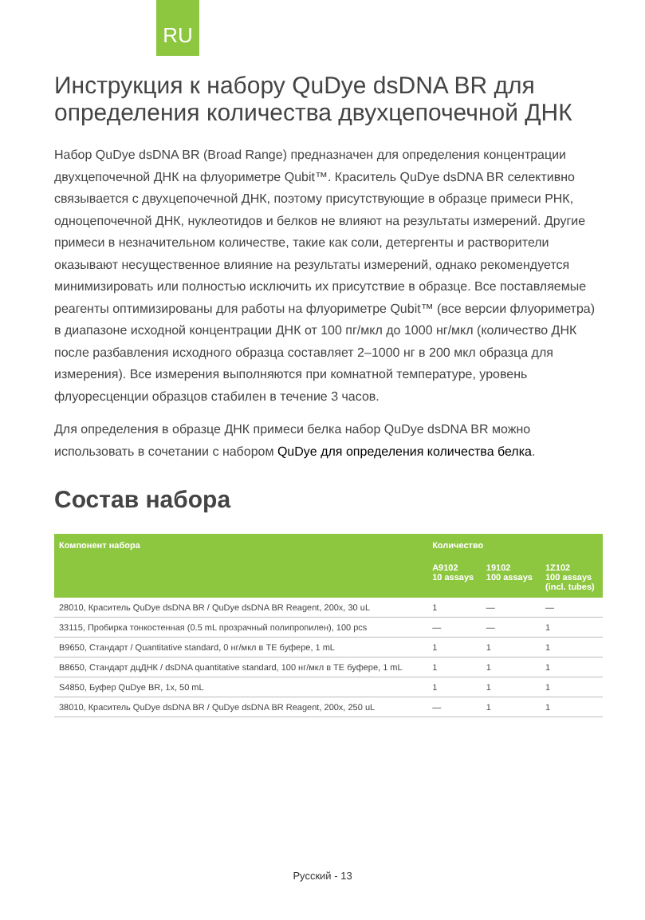RU
Инструкция к набору QuDye dsDNA BR для определения количества двухцепочечной ДНК
Набор QuDye dsDNA BR (Broad Range) предназначен для определения концентрации двухцепочечной ДНК на флуориметре Qubit™. Краситель QuDye dsDNA BR селективно связывается с двухцепочечной ДНК, поэтому присутствующие в образце примеси РНК, одноцепочечной ДНК, нуклеотидов и белков не влияют на результаты измерений. Другие примеси в незначительном количестве, такие как соли, детергенты и растворители оказывают несущественное влияние на результаты измерений, однако рекомендуется минимизировать или полностью исключить их присутствие в образце. Все поставляемые реагенты оптимизированы для работы на флуориметре Qubit™ (все версии флуориметра) в диапазоне исходной концентрации ДНК от 100 пг/мкл до 1000 нг/мкл (количество ДНК после разбавления исходного образца составляет 2–1000 нг в 200 мкл образца для измерения). Все измерения выполняются при комнатной температуре, уровень флуоресценции образцов стабилен в течение 3 часов.
Для определения в образце ДНК примеси белка набор QuDye dsDNA BR можно использовать в сочетании с набором QuDye для определения количества белка.
Состав набора
| Компонент набора | Количество | | |
| --- | --- | --- | --- |
| | A9102 10 assays | 19102 100 assays | 1Z102 100 assays (incl. tubes) |
| 28010, Краситель QuDye dsDNA BR / QuDye dsDNA BR Reagent, 200x, 30 uL | 1 | — | — |
| 33115, Пробирка тонкостенная (0.5 mL прозрачный полипропилен), 100 pcs | — | — | 1 |
| B9650, Стандарт / Quantitative standard, 0 нг/мкл в ТЕ буфере, 1 mL | 1 | 1 | 1 |
| B8650, Стандарт дцДНК / dsDNA quantitative standard, 100 нг/мкл в ТЕ буфере, 1 mL | 1 | 1 | 1 |
| S4850, Буфер QuDye BR, 1x, 50 mL | 1 | 1 | 1 |
| 38010, Краситель QuDye dsDNA BR / QuDye dsDNA BR Reagent, 200x, 250 uL | — | 1 | 1 |
Русский - 13